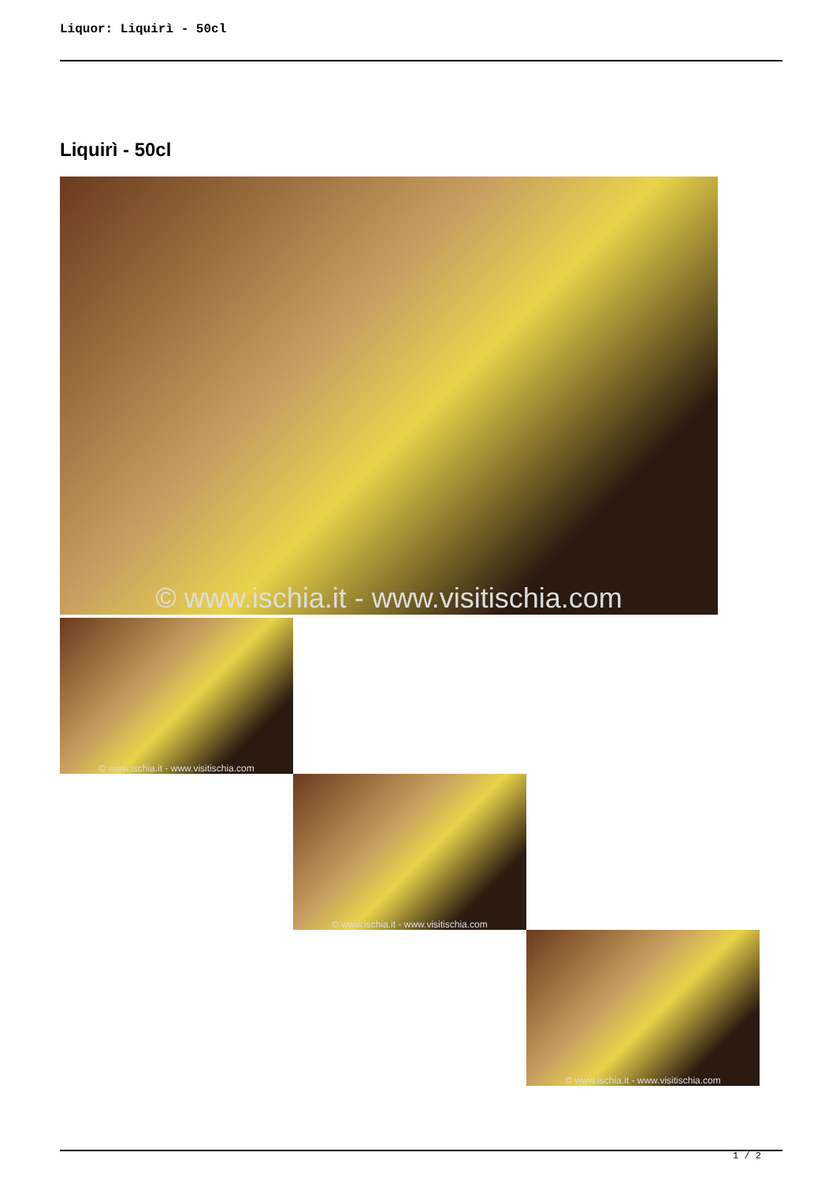Liquor: Liquirì - 50cl
Liquirì - 50cl
© www.ischia.it - www.visitischia.com
© www.ischia.it - www.visitischia.com
© www.ischia.it - www.visitischia.com
© www.ischia.it - www.visitischia.com
1 / 2